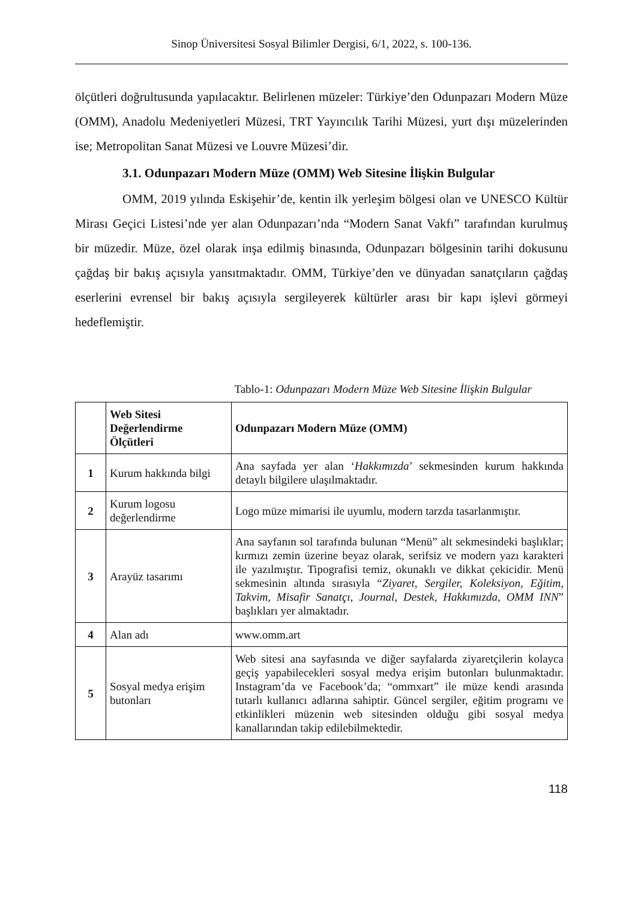Sinop Üniversitesi Sosyal Bilimler Dergisi, 6/1, 2022, s. 100-136.
ölçütleri doğrultusunda yapılacaktır. Belirlenen müzeler: Türkiye’den Odunpazarı Modern Müze (OMM), Anadolu Medeniyetleri Müzesi, TRT Yayıncılık Tarihi Müzesi, yurt dışı müzelerinden ise; Metropolitan Sanat Müzesi ve Louvre Müzesi’dir.
3.1. Odunpazarı Modern Müze (OMM) Web Sitesine İlişkin Bulgular
OMM, 2019 yılında Eskişehir’de, kentin ilk yerleşim bölgesi olan ve UNESCO Kültür Mirası Geçici Listesi’nde yer alan Odunpazarı’nda “Modern Sanat Vakfı” tarafından kurulmuş bir müzedir. Müze, özel olarak inşa edilmiş binasında, Odunpazarı bölgesinin tarihi dokusunu çağdaş bir bakış açısıyla yansıtmaktadır. OMM, Türkiye’den ve dünyadan sanatçıların çağdaş eserlerini evrensel bir bakış açısıyla sergileyerek kültürler arası bir kapı işlevi görmeyi hedeflemiştir.
Tablo-1: Odunpazarı Modern Müze Web Sitesine İlişkin Bulgular
| | Web Sitesi Değerlendirme Ölçütleri | Odunpazarı Modern Müze (OMM) |
| --- | --- | --- |
| 1 | Kurum hakkında bilgi | Ana sayfada yer alan ‘ Hakkımızda ’ sekmesinden kurum hakkında detaylı bilgilere ulaşılmaktadır. |
| 2 | Kurum logosu değerlendirme | Logo müze mimarisi ile uyumlu, modern tarzda tasarlanmıştır. |
| 3 | Arayüz tasarımı | Ana sayfanın sol tarafında bulunan “Menü” alt sekmesindeki başlıklar; kırmızı zemin üzerine beyaz olarak, serifsiz ve modern yazı karakteri ile yazılmıştır. Tipografisi temiz, okunaklı ve dikkat çekicidir. Menü sekmesinin altında sırasıyla “ Ziyaret, Sergiler, Koleksiyon, Eğitim, Takvim, Misafir Sanatçı, Journal, Destek, Hakkımızda, OMM INN ” başlıkları yer almaktadır. |
| 4 | Alan adı | www.omm.art |
| 5 | Sosyal medya erişim butonları | Web sitesi ana sayfasında ve diğer sayfalarda ziyaretçilerin kolayca geçiş yapabilecekleri sosyal medya erişim butonları bulunmaktadır. Instagram’da ve Facebook’da; “ommxart” ile müze kendi arasında tutarlı kullanıcı adlarına sahiptir. Güncel sergiler, eğitim programı ve etkinlikleri müzenin web sitesinden olduğu gibi sosyal medya kanallarından takip edilebilmektedir. |
118